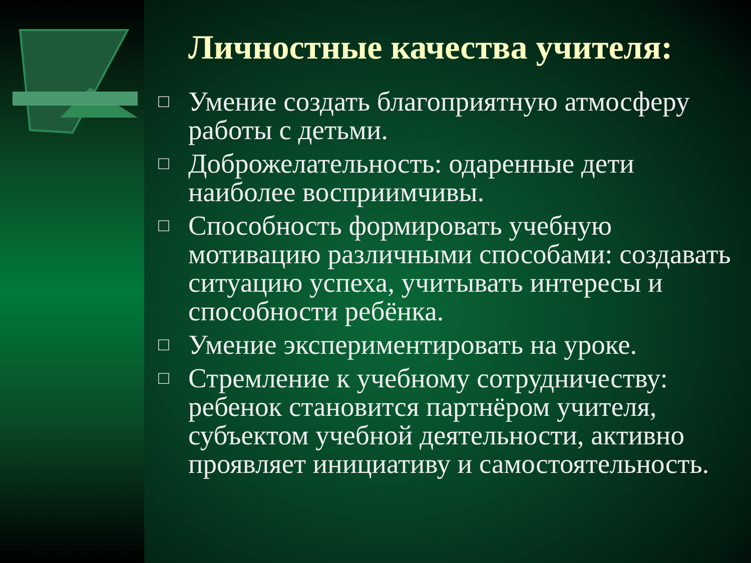Личностные качества учителя:
□ Умение создать благоприятную атмосферу работы с детьми.
□ Доброжелательность: одаренные дети наиболее восприимчивы.
□ Способность формировать учебную мотивацию различными способами: создавать ситуацию успеха, учитывать интересы и способности ребёнка.
□ Умение экспериментировать на уроке.
□ Стремление к учебному сотрудничеству: ребенок становится партнёром учителя, субъектом учебной деятельности, активно проявляет инициативу и самостоятельность.